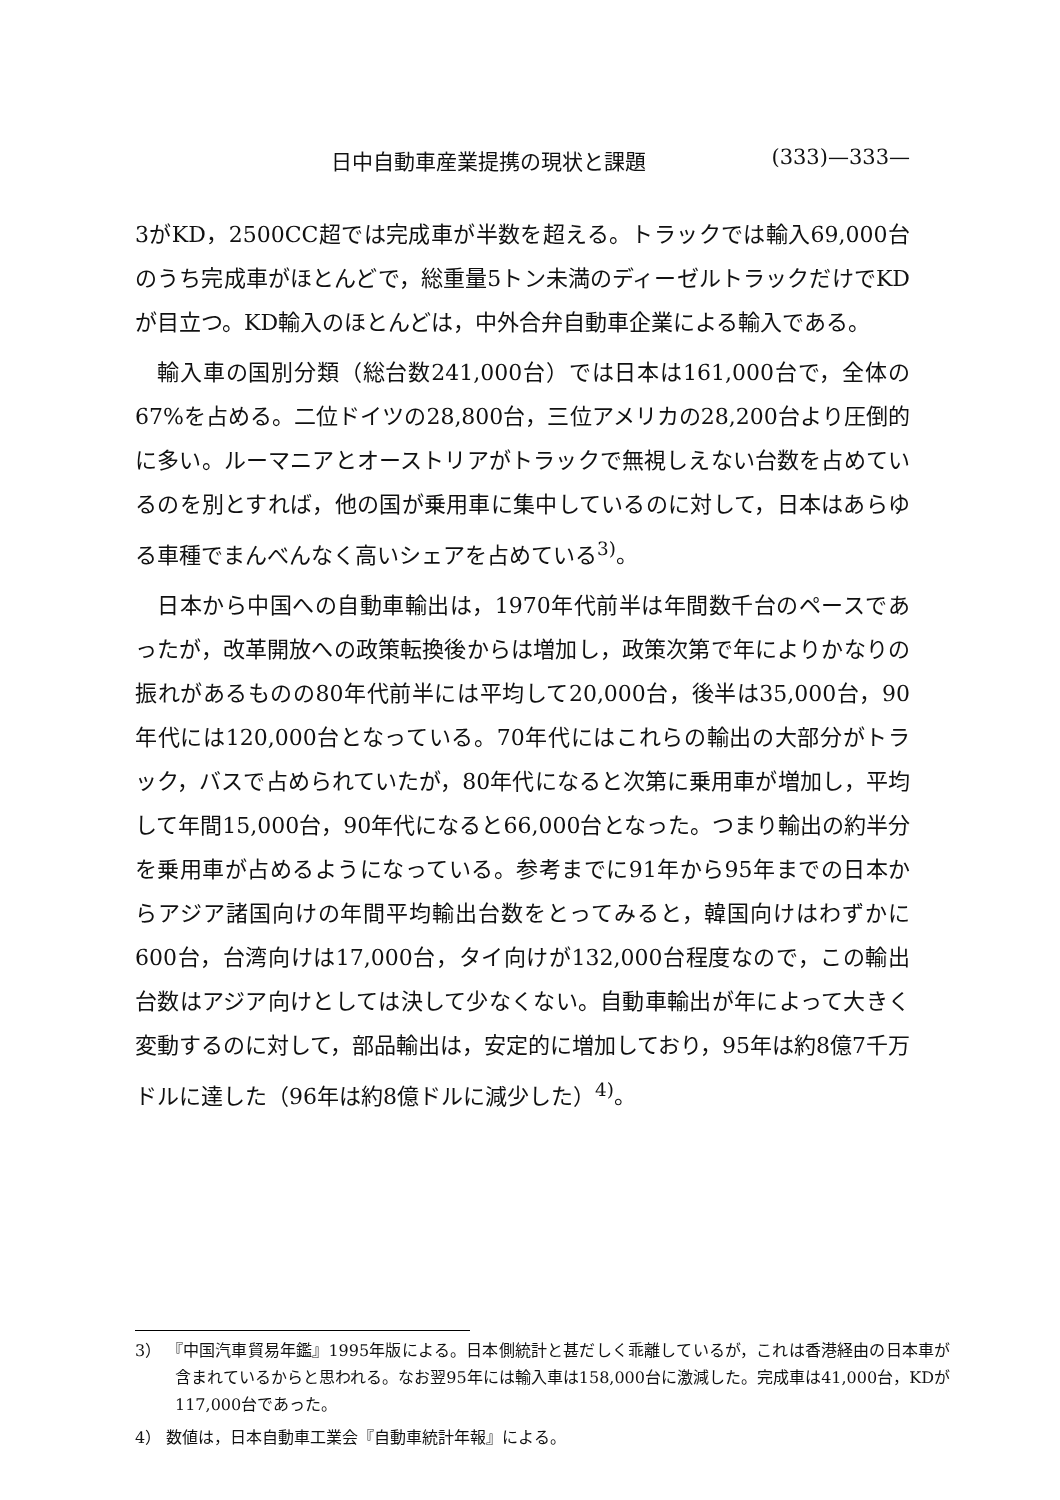日中自動車産業提携の現状と課題 (333)—333—
3がKD，2500CC超では完成車が半数を超える。トラックでは輸入69,000台のうち完成車がほとんどで，総重量5トン未満のディーゼルトラックだけでKDが目立つ。KD輸入のほとんどは，中外合弁自動車企業による輸入である。
輸入車の国別分類（総台数241,000台）では日本は161,000台で，全体の67%を占める。二位ドイツの28,800台，三位アメリカの28,200台より圧倒的に多い。ルーマニアとオーストリアがトラックで無視しえない台数を占めているのを別とすれば，他の国が乗用車に集中しているのに対して，日本はあらゆる車種でまんべんなく高いシェアを占めている<sup>3)</sup>。
日本から中国への自動車輸出は，1970年代前半は年間数千台のペースであったが，改革開放への政策転換後からは増加し，政策次第で年によりかなりの振れがあるものの80年代前半には平均して20,000台，後半は35,000台，90年代には120,000台となっている。70年代にはこれらの輸出の大部分がトラック，バスで占められていたが，80年代になると次第に乗用車が増加し，平均して年間15,000台，90年代になると66,000台となった。つまり輸出の約半分を乗用車が占めるようになっている。参考までに91年から95年までの日本からアジア諸国向けの年間平均輸出台数をとってみると，韓国向けはわずかに600台，台湾向けは17,000台，タイ向けが132,000台程度なので，この輸出台数はアジア向けとしては決して少なくない。自動車輸出が年によって大きく変動するのに対して，部品輸出は，安定的に増加しており，95年は約8億7千万ドルに達した（96年は約8億ドルに減少した）<sup>4)</sup>。
3） 『中国汽車貿易年鑑』1995年版による。日本側統計と甚だしく乖離しているが，これは香港経由の日本車が含まれているからと思われる。なお翌95年には輸入車は158,000台に激減した。完成車は41,000台，KDが117,000台であった。
4） 数値は，日本自動車工業会『自動車統計年報』による。